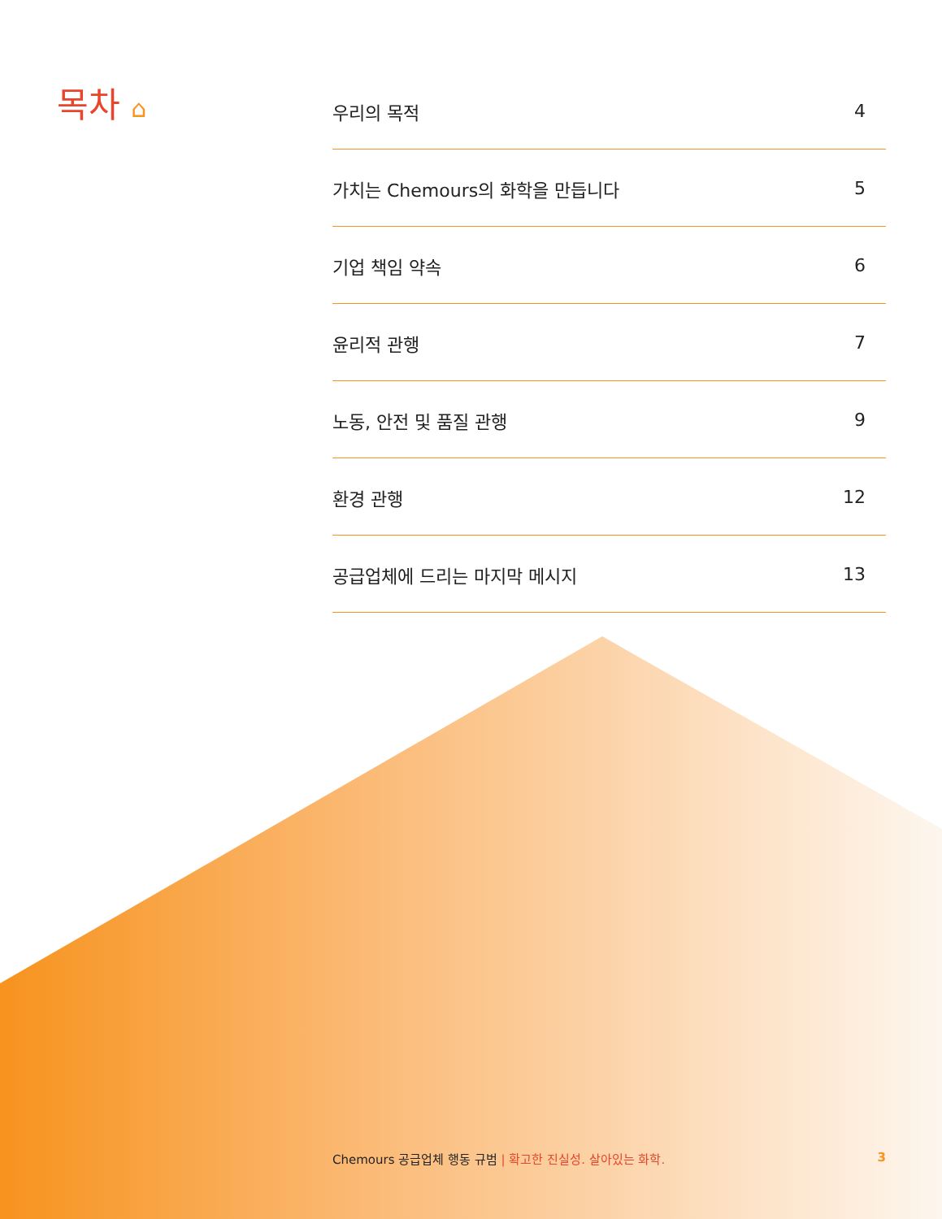목차 ⌂
우리의 목적 4
가치는 Chemours의 화학을 만듭니다 5
기업 책임 약속 6
윤리적 관행 7
노동, 안전 및 품질 관행 9
환경 관행 12
공급업체에 드리는 마지막 메시지 13
Chemours 공급업체 행동 규범 | 확고한 진실성. 살아있는 화학. 3